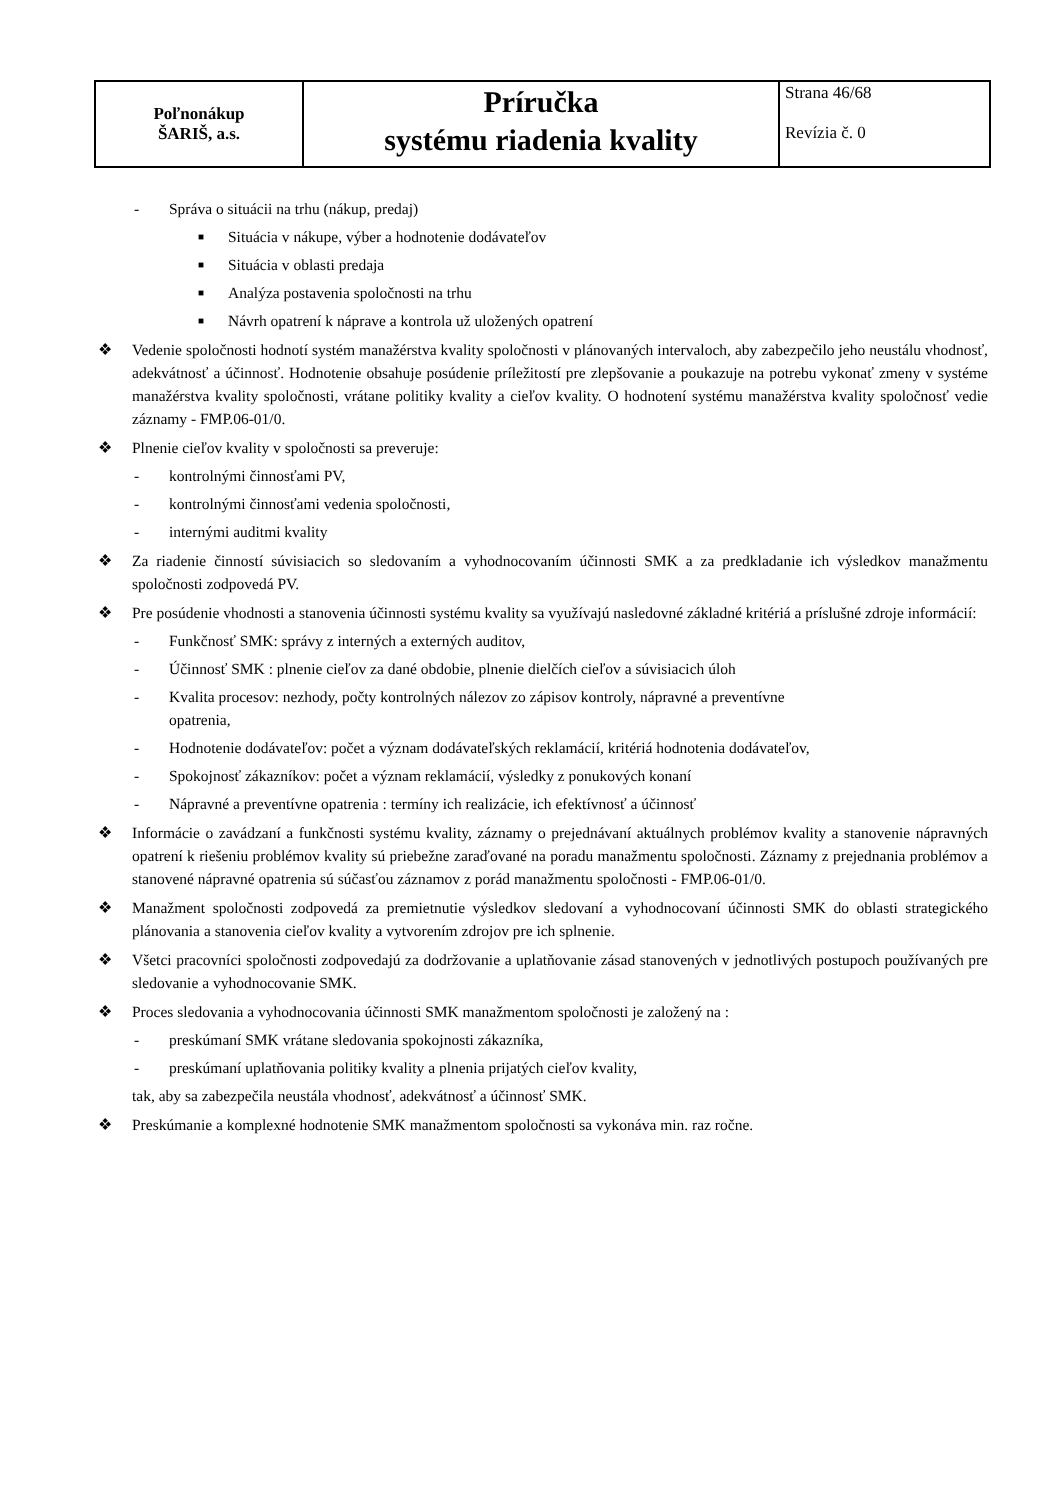| Poľnonákup ŠARIŠ, a.s. | Príručka systému riadenia kvality | Strana 46/68 Revízia č. 0 |
- Správa o situácii na trhu (nákup, predaj)
■ Situácia v nákupe, výber a hodnotenie dodávateľov
■ Situácia v oblasti predaja
■ Analýza postavenia spoločnosti na trhu
■ Návrh opatrení k náprave a kontrola už uložených opatrení
❖ Vedenie spoločnosti hodnotí systém manažérstva kvality spoločnosti v plánovaných intervaloch, aby zabezpečilo jeho neustálu vhodnosť, adekvátnosť a účinnosť. Hodnotenie obsahuje posúdenie príležitostí pre zlepšovanie a poukazuje na potrebu vykonať zmeny v systéme manažérstva kvality spoločnosti, vrátane politiky kvality a cieľov kvality. O hodnotení systému manažérstva kvality spoločnosť vedie záznamy - FMP.06-01/0.
❖ Plnenie cieľov kvality v spoločnosti sa preveruje:
- kontrolnými činnosťami PV,
- kontrolnými činnosťami vedenia spoločnosti,
- internými auditmi kvality
❖ Za riadenie činností súvisiacich so sledovaním a vyhodnocovaním účinnosti SMK a za predkladanie ich výsledkov manažmentu spoločnosti zodpovedá PV.
❖ Pre posúdenie vhodnosti a stanovenia účinnosti systému kvality sa využívajú nasledovné základné kritériá a príslušné zdroje informácií:
- Funkčnosť SMK: správy z interných a externých auditov,
- Účinnosť SMK : plnenie cieľov za dané obdobie, plnenie dielčích cieľov a súvisiacich úloh
- Kvalita procesov: nezhody, počty kontrolných nálezov zo zápisov kontroly, nápravné a preventívne
opatrenia,
- Hodnotenie dodávateľov: počet a význam dodávateľských reklamácií, kritériá hodnotenia dodávateľov,
- Spokojnosť zákazníkov: počet a význam reklamácií, výsledky z ponukových konaní
- Nápravné a preventívne opatrenia : termíny ich realizácie, ich efektívnosť a účinnosť
❖ Informácie o zavádzaní a funkčnosti systému kvality, záznamy o prejednávaní aktuálnych problémov kvality a stanovenie nápravných opatrení k riešeniu problémov kvality sú priebežne zaraďované na poradu manažmentu spoločnosti. Záznamy z prejednania problémov a stanovené nápravné opatrenia sú súčasťou záznamov z porád manažmentu spoločnosti - FMP.06-01/0.
❖ Manažment spoločnosti zodpovedá za premietnutie výsledkov sledovaní a vyhodnocovaní účinnosti SMK do oblasti strategického plánovania a stanovenia cieľov kvality a vytvorením zdrojov pre ich splnenie.
❖ Všetci pracovníci spoločnosti zodpovedajú za dodržovanie a uplatňovanie zásad stanovených v jednotlivých postupoch používaných pre sledovanie a vyhodnocovanie SMK.
❖ Proces sledovania a vyhodnocovania účinnosti SMK manažmentom spoločnosti je založený na :
- preskúmaní SMK vrátane sledovania spokojnosti zákazníka,
- preskúmaní uplatňovania politiky kvality a plnenia prijatých cieľov kvality,
tak, aby sa zabezpečila neustála vhodnosť, adekvátnosť a účinnosť SMK.
❖ Preskúmanie a komplexné hodnotenie SMK manažmentom spoločnosti sa vykonáva min. raz ročne.